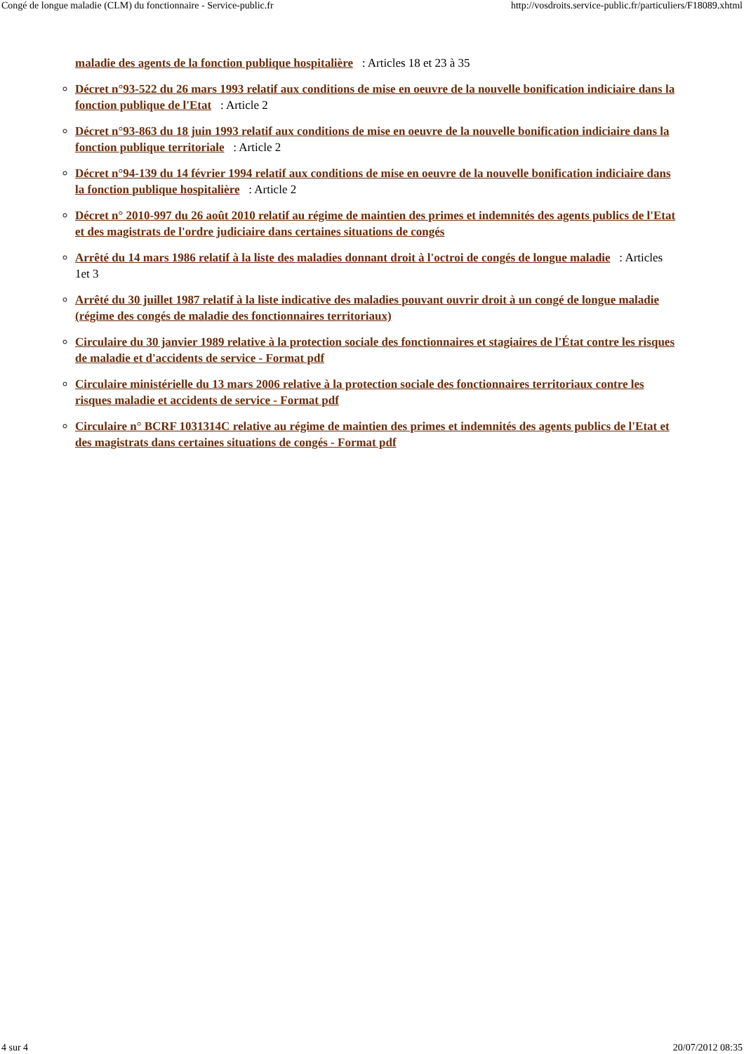Congé de longue maladie (CLM) du fonctionnaire - Service-public.fr http://vosdroits.service-public.fr/particuliers/F18089.xhtml
maladie des agents de la fonction publique hospitalière : Articles 18 et 23 à 35
Décret n°93-522 du 26 mars 1993 relatif aux conditions de mise en oeuvre de la nouvelle bonification indiciaire dans la fonction publique de l'Etat : Article 2
Décret n°93-863 du 18 juin 1993 relatif aux conditions de mise en oeuvre de la nouvelle bonification indiciaire dans la fonction publique territoriale : Article 2
Décret n°94-139 du 14 février 1994 relatif aux conditions de mise en oeuvre de la nouvelle bonification indiciaire dans la fonction publique hospitalière : Article 2
Décret n° 2010-997 du 26 août 2010 relatif au régime de maintien des primes et indemnités des agents publics de l'Etat et des magistrats de l'ordre judiciaire dans certaines situations de congés
Arrêté du 14 mars 1986 relatif à la liste des maladies donnant droit à l'octroi de congés de longue maladie : Articles 1et 3
Arrêté du 30 juillet 1987 relatif à la liste indicative des maladies pouvant ouvrir droit à un congé de longue maladie (régime des congés de maladie des fonctionnaires territoriaux)
Circulaire du 30 janvier 1989 relative à la protection sociale des fonctionnaires et stagiaires de l'État contre les risques de maladie et d'accidents de service - Format pdf
Circulaire ministérielle du 13 mars 2006 relative à la protection sociale des fonctionnaires territoriaux contre les risques maladie et accidents de service - Format pdf
Circulaire n° BCRF 1031314C relative au régime de maintien des primes et indemnités des agents publics de l'Etat et des magistrats dans certaines situations de congés - Format pdf
4 sur 4 20/07/2012 08:35